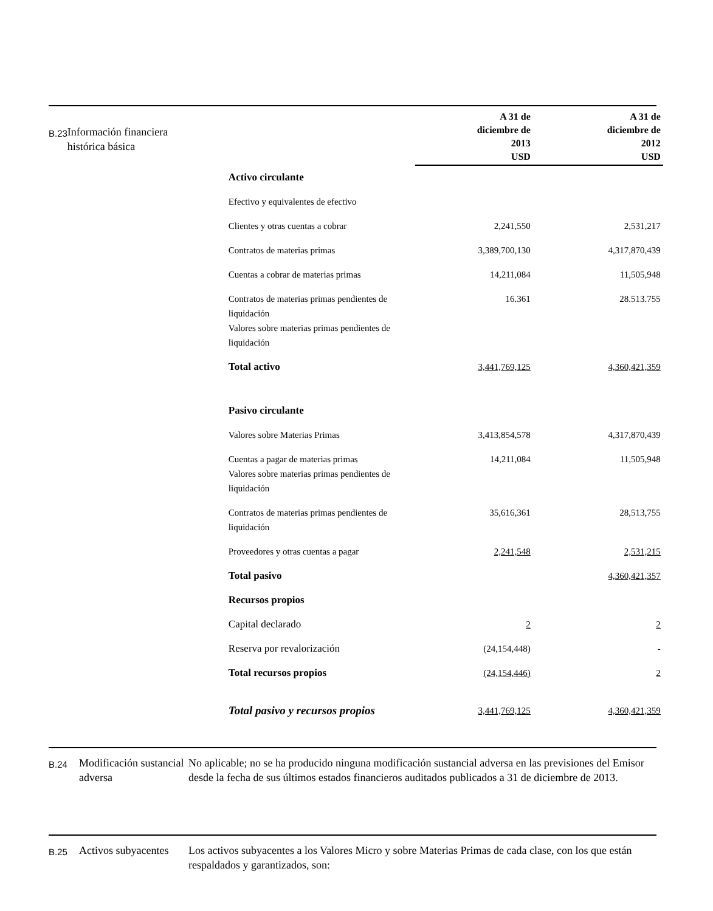B.23
Información financiera histórica básica
| | A 31 de diciembre de 2013 USD | A 31 de diciembre de 2012 USD |
| --- | --- | --- |
| Activo circulante | | |
| Efectivo y equivalentes de efectivo | | |
| Clientes y otras cuentas a cobrar | 2,241,550 | 2,531,217 |
| Contratos de materias primas | 3,389,700,130 | 4,317,870,439 |
| Cuentas a cobrar de materias primas | 14,211,084 | 11,505,948 |
| Contratos de materias primas pendientes de liquidación Valores sobre materias primas pendientes de liquidación | 16.361 | 28.513.755 |
| Total activo | 3,441,769,125 | 4,360,421,359 |
| Pasivo circulante | | |
| Valores sobre Materias Primas | 3,413,854,578 | 4,317,870,439 |
| Cuentas a pagar de materias primas Valores sobre materias primas pendientes de liquidación | 14,211,084 | 11,505,948 |
| Contratos de materias primas pendientes de liquidación | 35,616,361 | 28,513,755 |
| Proveedores y otras cuentas a pagar | 2,241,548 | 2,531,215 |
| Total pasivo | | 4,360,421,357 |
| Recursos propios | | |
| Capital declarado | 2 | 2 |
| Reserva por revalorización | (24,154,448) | - |
| Total recursos propios | (24,154,446) | 2 |
| Total pasivo y recursos propios | 3,441,769,125 | 4,360,421,359 |
B.24
Modificación sustancial adversa
No aplicable; no se ha producido ninguna modificación sustancial adversa en las previsiones del Emisor desde la fecha de sus últimos estados financieros auditados publicados a 31 de diciembre de 2013.
B.25
Activos subyacentes
Los activos subyacentes a los Valores Micro y sobre Materias Primas de cada clase, con los que están respaldados y garantizados, son: